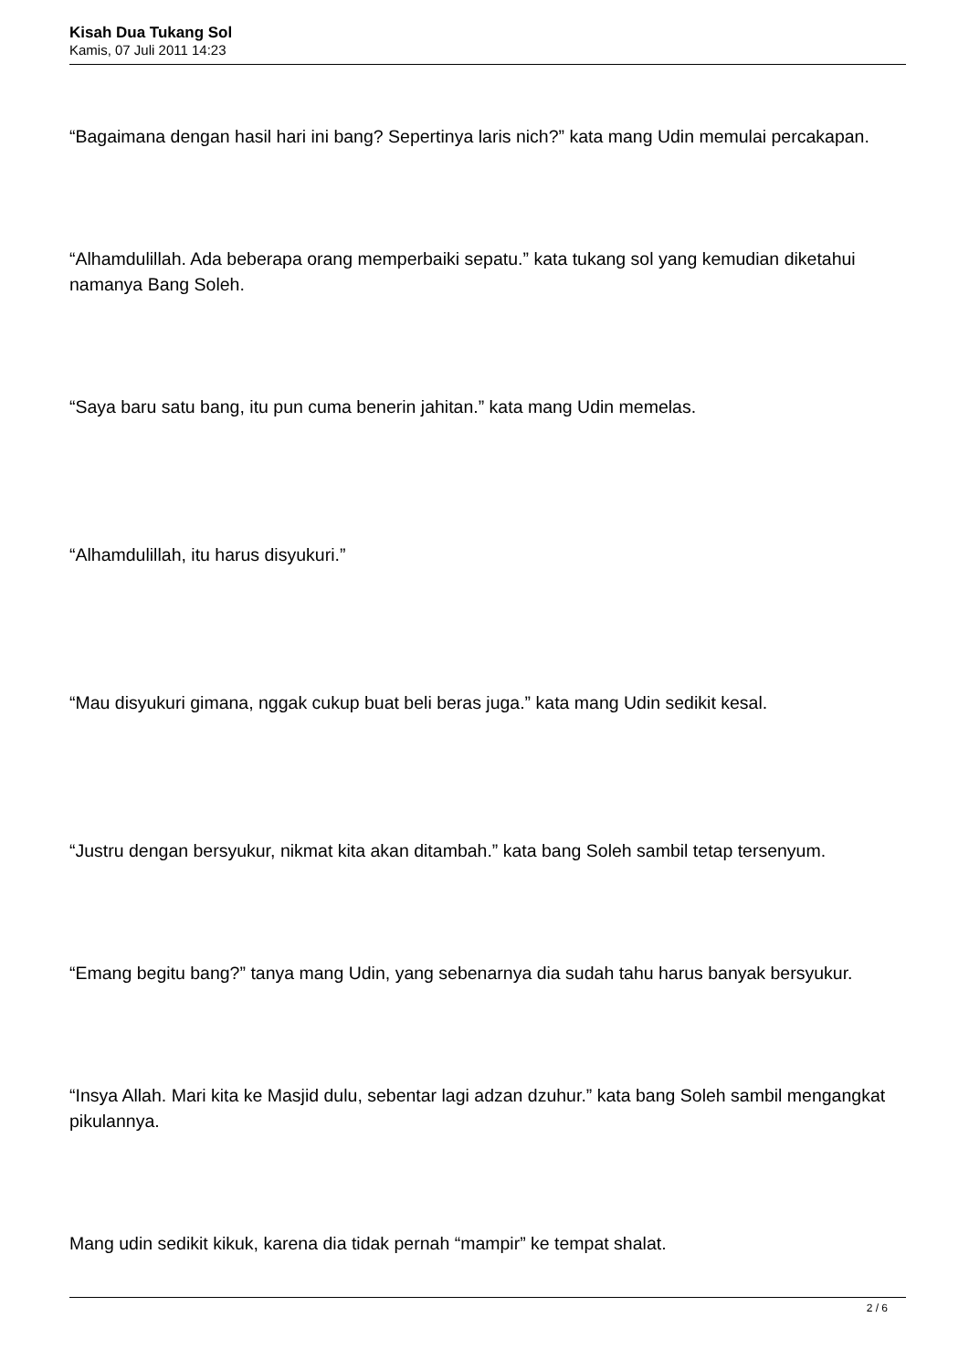Kisah Dua Tukang Sol
Kamis, 07 Juli 2011 14:23
“Bagaimana dengan hasil hari ini bang? Sepertinya laris nich?” kata mang Udin memulai percakapan.
“Alhamdulillah. Ada beberapa orang memperbaiki sepatu.” kata tukang sol yang kemudian diketahui namanya Bang Soleh.
“Saya baru satu bang, itu pun cuma benerin jahitan.” kata mang Udin memelas.
“Alhamdulillah, itu harus disyukuri.”
“Mau disyukuri gimana, nggak cukup buat beli beras juga.” kata mang Udin sedikit kesal.
“Justru dengan bersyukur, nikmat kita akan ditambah.” kata bang Soleh sambil tetap tersenyum.
“Emang begitu bang?” tanya mang Udin, yang sebenarnya dia sudah tahu harus banyak bersyukur.
“Insya Allah. Mari kita ke Masjid dulu, sebentar lagi adzan dzuhur.” kata bang Soleh sambil mengangkat pikulannya.
Mang udin sedikit kikuk, karena dia tidak pernah “mampir” ke tempat shalat.
2 / 6